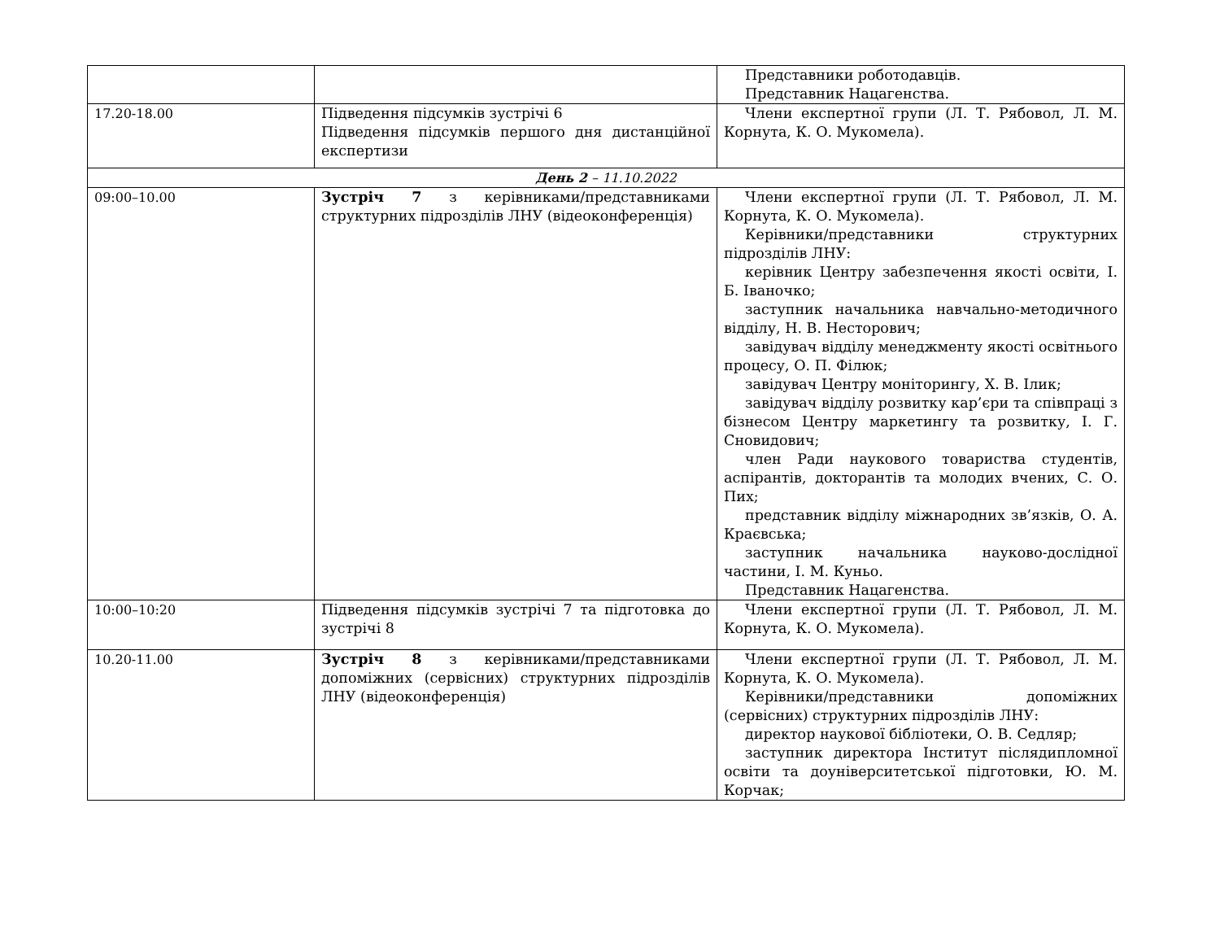| | | Представники роботодавців. Представник Нацагенства. |
| 17.20-18.00 | Підведення підсумків зустрічі 6 Підведення підсумків першого дня дистанційної експертизи | Члени експертної групи (Л. Т. Рябовол, Л. М. Корнута, К. О. Мукомела). |
| День 2 – 11.10.2022 | | |
| 09:00–10.00 | Зустріч 7 з керівниками/представниками структурних підрозділів ЛНУ (відеоконференція) | Члени експертної групи (Л. Т. Рябовол, Л. М. Корнута, К. О. Мукомела). Керівники/представники структурних підрозділів ЛНУ: керівник Центру забезпечення якості освіти, І. Б. Іваночко; заступник начальника навчально-методичного відділу, Н. В. Несторович; завідувач відділу менеджменту якості освітнього процесу, О. П. Філюк; завідувач Центру моніторингу, Х. В. Ілик; завідувач відділу розвитку кар’єри та співпраці з бізнесом Центру маркетингу та розвитку, І. Г. Сновидович; член Ради наукового товариства студентів, аспірантів, докторантів та молодих вчених, С. О. Пих; представник відділу міжнародних зв’язків, О. А. Краєвська; заступник начальника науково-дослідної частини, І. М. Куньо. Представник Нацагенства. |
| 10:00–10:20 | Підведення підсумків зустрічі 7 та підготовка до зустрічі 8 | Члени експертної групи (Л. Т. Рябовол, Л. М. Корнута, К. О. Мукомела). |
| 10.20-11.00 | Зустріч 8 з керівниками/представниками допоміжних (сервісних) структурних підрозділів ЛНУ (відеоконференція) | Члени експертної групи (Л. Т. Рябовол, Л. М. Корнута, К. О. Мукомела). Керівники/представники допоміжних (сервісних) структурних підрозділів ЛНУ: директор наукової бібліотеки, О. В. Седляр; заступник директора Інститут післядипломної освіти та доуніверситетської підготовки, Ю. М. Корчак; |